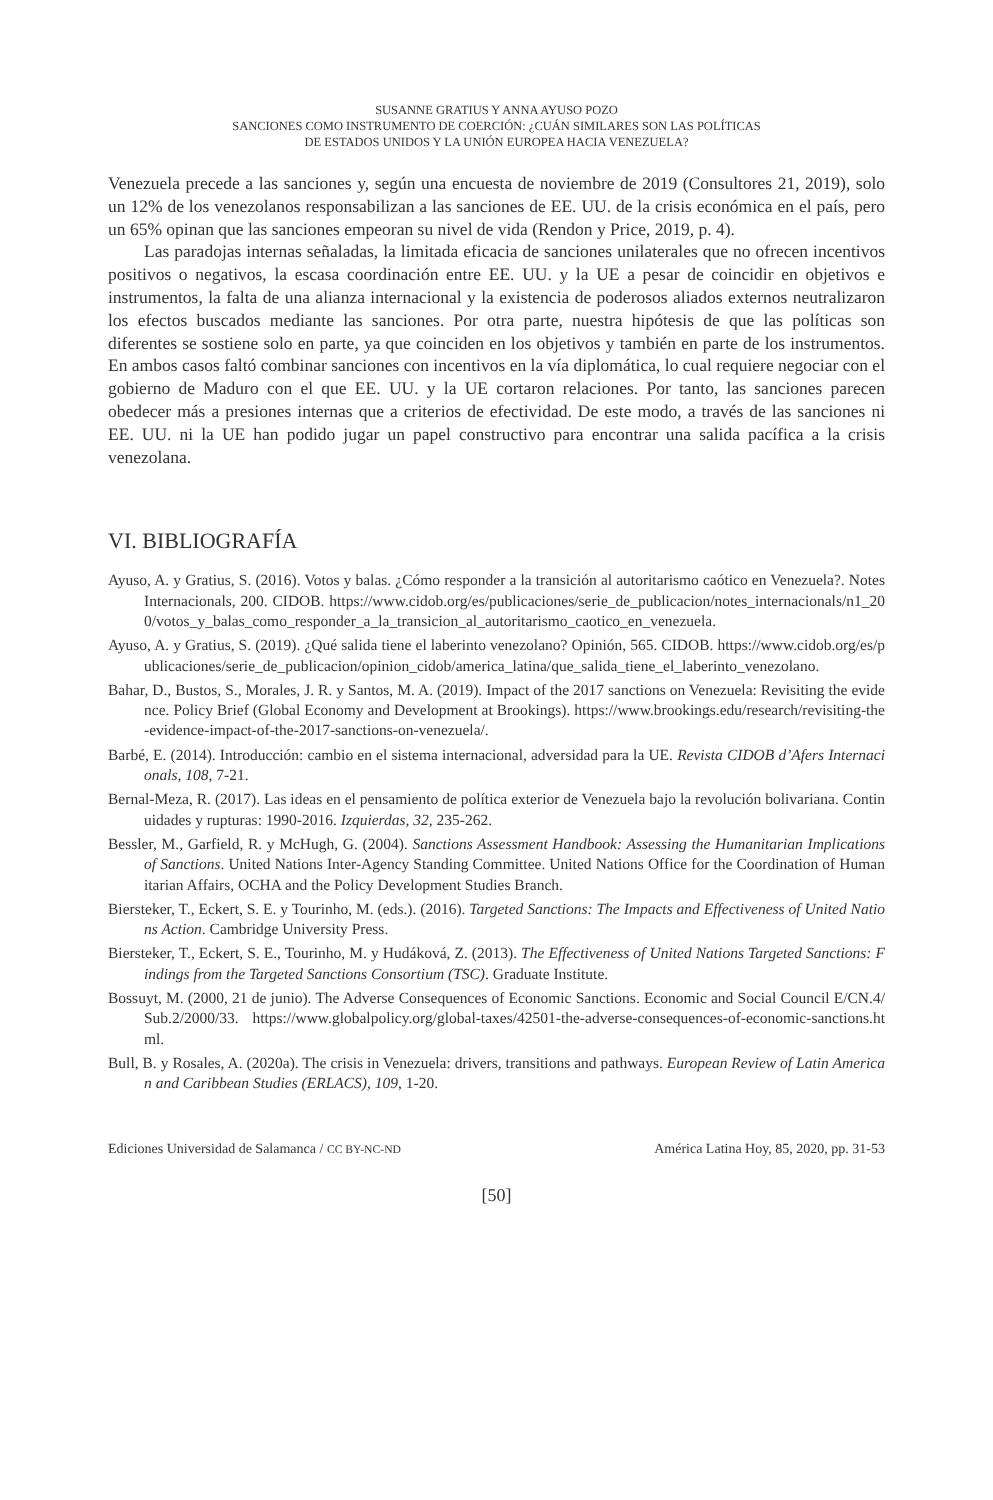SUSANNE GRATIUS Y ANNA AYUSO POZO
SANCIONES COMO INSTRUMENTO DE COERCIÓN: ¿CUÁN SIMILARES SON LAS POLÍTICAS
DE ESTADOS UNIDOS Y LA UNIÓN EUROPEA HACIA VENEZUELA?
Venezuela precede a las sanciones y, según una encuesta de noviembre de 2019 (Consultores 21, 2019), solo un 12% de los venezolanos responsabilizan a las sanciones de EE. UU. de la crisis económica en el país, pero un 65% opinan que las sanciones empeoran su nivel de vida (Rendon y Price, 2019, p. 4).
Las paradojas internas señaladas, la limitada eficacia de sanciones unilaterales que no ofrecen incentivos positivos o negativos, la escasa coordinación entre EE. UU. y la UE a pesar de coincidir en objetivos e instrumentos, la falta de una alianza internacional y la existencia de poderosos aliados externos neutralizaron los efectos buscados mediante las sanciones. Por otra parte, nuestra hipótesis de que las políticas son diferentes se sostiene solo en parte, ya que coinciden en los objetivos y también en parte de los instrumentos. En ambos casos faltó combinar sanciones con incentivos en la vía diplomática, lo cual requiere negociar con el gobierno de Maduro con el que EE. UU. y la UE cortaron relaciones. Por tanto, las sanciones parecen obedecer más a presiones internas que a criterios de efectividad. De este modo, a través de las sanciones ni EE. UU. ni la UE han podido jugar un papel constructivo para encontrar una salida pacífica a la crisis venezolana.
VI. BIBLIOGRAFÍA
Ayuso, A. y Gratius, S. (2016). Votos y balas. ¿Cómo responder a la transición al autoritarismo caótico en Venezuela?. Notes Internacionals, 200. CIDOB. https://www.cidob.org/es/publicaciones/serie_de_publicacion/notes_internacionals/n1_200/votos_y_balas_como_responder_a_la_transicion_al_autoritarismo_caotico_en_venezuela.
Ayuso, A. y Gratius, S. (2019). ¿Qué salida tiene el laberinto venezolano? Opinión, 565. CIDOB. https://www.cidob.org/es/publicaciones/serie_de_publicacion/opinion_cidob/america_latina/que_salida_tiene_el_laberinto_venezolano.
Bahar, D., Bustos, S., Morales, J. R. y Santos, M. A. (2019). Impact of the 2017 sanctions on Venezuela: Revisiting the evidence. Policy Brief (Global Economy and Development at Brookings). https://www.brookings.edu/research/revisiting-the-evidence-impact-of-the-2017-sanctions-on-venezuela/.
Barbé, E. (2014). Introducción: cambio en el sistema internacional, adversidad para la UE. Revista CIDOB d’Afers Internacionals, 108, 7-21.
Bernal-Meza, R. (2017). Las ideas en el pensamiento de política exterior de Venezuela bajo la revolución bolivariana. Continuidades y rupturas: 1990-2016. Izquierdas, 32, 235-262.
Bessler, M., Garfield, R. y McHugh, G. (2004). Sanctions Assessment Handbook: Assessing the Humanitarian Implications of Sanctions. United Nations Inter-Agency Standing Committee. United Nations Office for the Coordination of Humanitarian Affairs, OCHA and the Policy Development Studies Branch.
Biersteker, T., Eckert, S. E. y Tourinho, M. (eds.). (2016). Targeted Sanctions: The Impacts and Effectiveness of United Nations Action. Cambridge University Press.
Biersteker, T., Eckert, S. E., Tourinho, M. y Hudáková, Z. (2013). The Effectiveness of United Nations Targeted Sanctions: Findings from the Targeted Sanctions Consortium (TSC). Graduate Institute.
Bossuyt, M. (2000, 21 de junio). The Adverse Consequences of Economic Sanctions. Economic and Social Council E/CN.4/Sub.2/2000/33. https://www.globalpolicy.org/global-taxes/42501-the-adverse-consequences-of-economic-sanctions.html.
Bull, B. y Rosales, A. (2020a). The crisis in Venezuela: drivers, transitions and pathways. European Review of Latin American and Caribbean Studies (ERLACS), 109, 1-20.
Ediciones Universidad de Salamanca / CC BY-NC-ND América Latina Hoy, 85, 2020, pp. 31-53
[50]